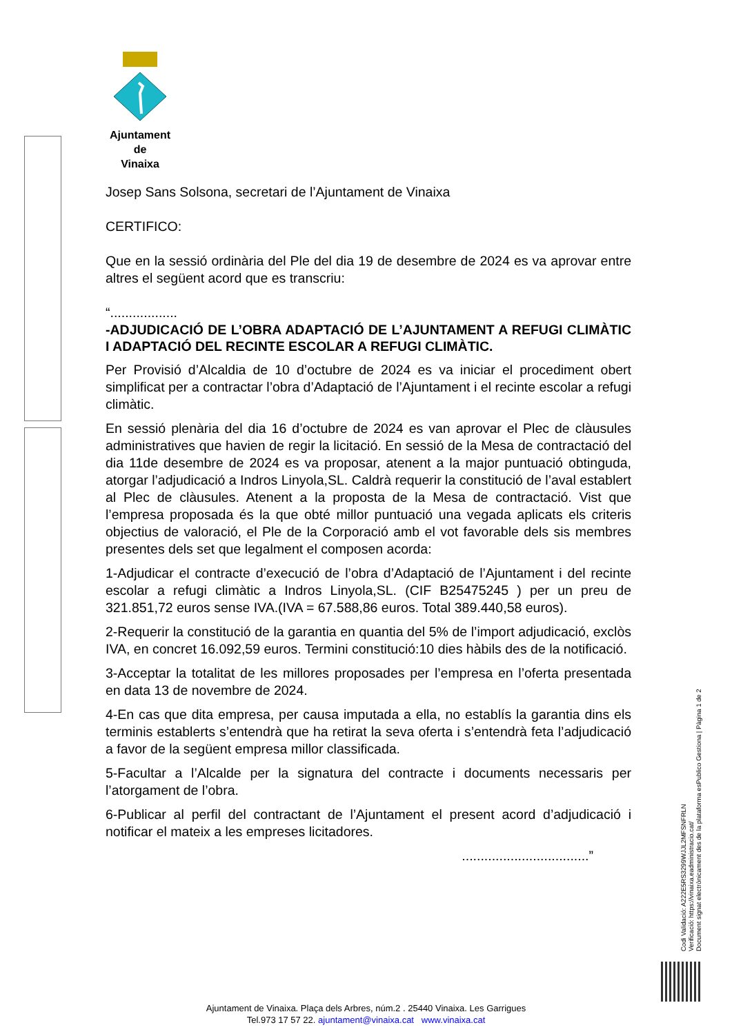Ajuntament
de
Vinaixa
Josep Sans Solsona, secretari de l’Ajuntament de Vinaixa
CERTIFICO:
Que en la sessió ordinària del Ple del dia 19 de desembre de 2024 es va aprovar entre altres el següent acord que es transcriu:
“..................
-ADJUDICACIÓ DE L’OBRA ADAPTACIÓ DE L’AJUNTAMENT A REFUGI CLIMÀTIC I ADAPTACIÓ DEL RECINTE ESCOLAR A REFUGI CLIMÀTIC.
Per Provisió d’Alcaldia de 10 d’octubre de 2024 es va iniciar el procediment obert simplificat per a contractar l’obra d’Adaptació de l’Ajuntament i el recinte escolar a refugi climàtic.
En sessió plenària del dia 16 d’octubre de 2024 es van aprovar el Plec de clàusules administratives que havien de regir la licitació. En sessió de la Mesa de contractació del dia 11de desembre de 2024 es va proposar, atenent a la major puntuació obtinguda, atorgar l’adjudicació a Indros Linyola,SL. Caldrà requerir la constitució de l’aval establert al Plec de clàusules. Atenent a la proposta de la Mesa de contractació. Vist que l’empresa proposada és la que obté millor puntuació una vegada aplicats els criteris objectius de valoració, el Ple de la Corporació amb el vot favorable dels sis membres presentes dels set que legalment el composen acorda:
1-Adjudicar el contracte d’execució de l’obra d’Adaptació de l’Ajuntament i del recinte escolar a refugi climàtic a Indros Linyola,SL. (CIF B25475245 ) per un preu de 321.851,72 euros sense IVA.(IVA = 67.588,86 euros. Total 389.440,58 euros).
2-Requerir la constitució de la garantia en quantia del 5% de l’import adjudicació, exclòs IVA, en concret 16.092,59 euros. Termini constitució:10 dies hàbils des de la notificació.
3-Acceptar la totalitat de les millores proposades per l’empresa en l’oferta presentada en data 13 de novembre de 2024.
4-En cas que dita empresa, per causa imputada a ella, no establís la garantia dins els terminis establerts s’entendrà que ha retirat la seva oferta i s’entendrà feta l’adjudicació a favor de la següent empresa millor classificada.
5-Facultar a l’Alcalde per la signatura del contracte i documents necessaris per l’atorgament de l’obra.
6-Publicar al perfil del contractant de l’Ajuntament el present acord d’adjudicació i notificar el mateix a les empreses licitadores.
..................................”
Codi Validació: A222E5RS3299WJJL2MFSNFRLN
Verificació: https://vinaixa.eadministracio.cat/
Document signat electrònicament des de la plataforma esPublico Gestiona | Pàgina 1 de 2
Ajuntament de Vinaixa. Plaça dels Arbres, núm.2 . 25440 Vinaixa. Les Garrigues
Tel.973 17 57 22. ajuntament@vinaixa.cat www.vinaixa.cat